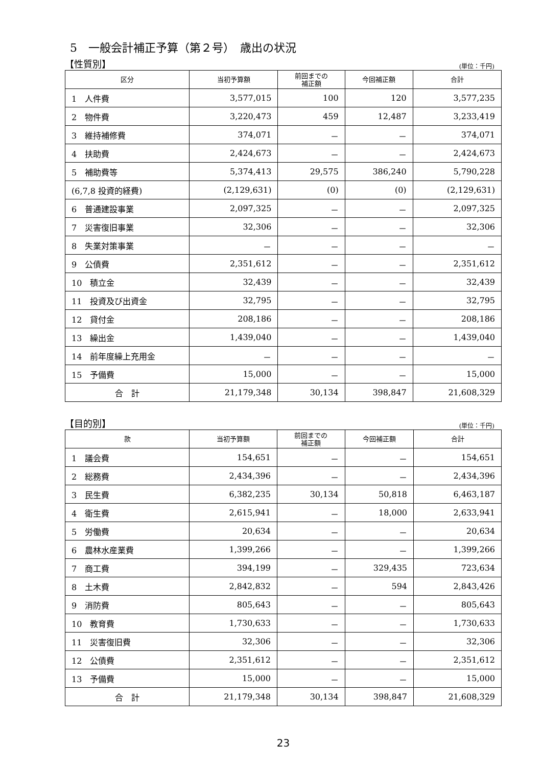5　一般会計補正予算（第２号）　歳出の状況
【性質別】 (単位：千円)
| 区分 | 当初予算額 | 前回までの 補正額 | 今回補正額 | 合計 |
| --- | --- | --- | --- | --- |
| 1 人件費 | 3,577,015 | 100 | 120 | 3,577,235 |
| 2 物件費 | 3,220,473 | 459 | 12,487 | 3,233,419 |
| 3 維持補修費 | 374,071 | － | － | 374,071 |
| 4 扶助費 | 2,424,673 | － | － | 2,424,673 |
| 5 補助費等 | 5,374,413 | 29,575 | 386,240 | 5,790,228 |
| (6,7,8 投資的経費) | (2,129,631) | (0) | (0) | (2,129,631) |
| 6 普通建設事業 | 2,097,325 | － | － | 2,097,325 |
| 7 災害復旧事業 | 32,306 | － | － | 32,306 |
| 8 失業対策事業 | － | － | － | － |
| 9 公債費 | 2,351,612 | － | － | 2,351,612 |
| 10 積立金 | 32,439 | － | － | 32,439 |
| 11 投資及び出資金 | 32,795 | － | － | 32,795 |
| 12 貸付金 | 208,186 | － | － | 208,186 |
| 13 繰出金 | 1,439,040 | － | － | 1,439,040 |
| 14 前年度繰上充用金 | － | － | － | － |
| 15 予備費 | 15,000 | － | － | 15,000 |
| 合 計 | 21,179,348 | 30,134 | 398,847 | 21,608,329 |
【目的別】 (単位：千円)
| 款 | 当初予算額 | 前回までの 補正額 | 今回補正額 | 合計 |
| --- | --- | --- | --- | --- |
| 1 議会費 | 154,651 | － | － | 154,651 |
| 2 総務費 | 2,434,396 | － | － | 2,434,396 |
| 3 民生費 | 6,382,235 | 30,134 | 50,818 | 6,463,187 |
| 4 衛生費 | 2,615,941 | － | 18,000 | 2,633,941 |
| 5 労働費 | 20,634 | － | － | 20,634 |
| 6 農林水産業費 | 1,399,266 | － | － | 1,399,266 |
| 7 商工費 | 394,199 | － | 329,435 | 723,634 |
| 8 土木費 | 2,842,832 | － | 594 | 2,843,426 |
| 9 消防費 | 805,643 | － | － | 805,643 |
| 10 教育費 | 1,730,633 | － | － | 1,730,633 |
| 11 災害復旧費 | 32,306 | － | － | 32,306 |
| 12 公債費 | 2,351,612 | － | － | 2,351,612 |
| 13 予備費 | 15,000 | － | － | 15,000 |
| 合 計 | 21,179,348 | 30,134 | 398,847 | 21,608,329 |
23